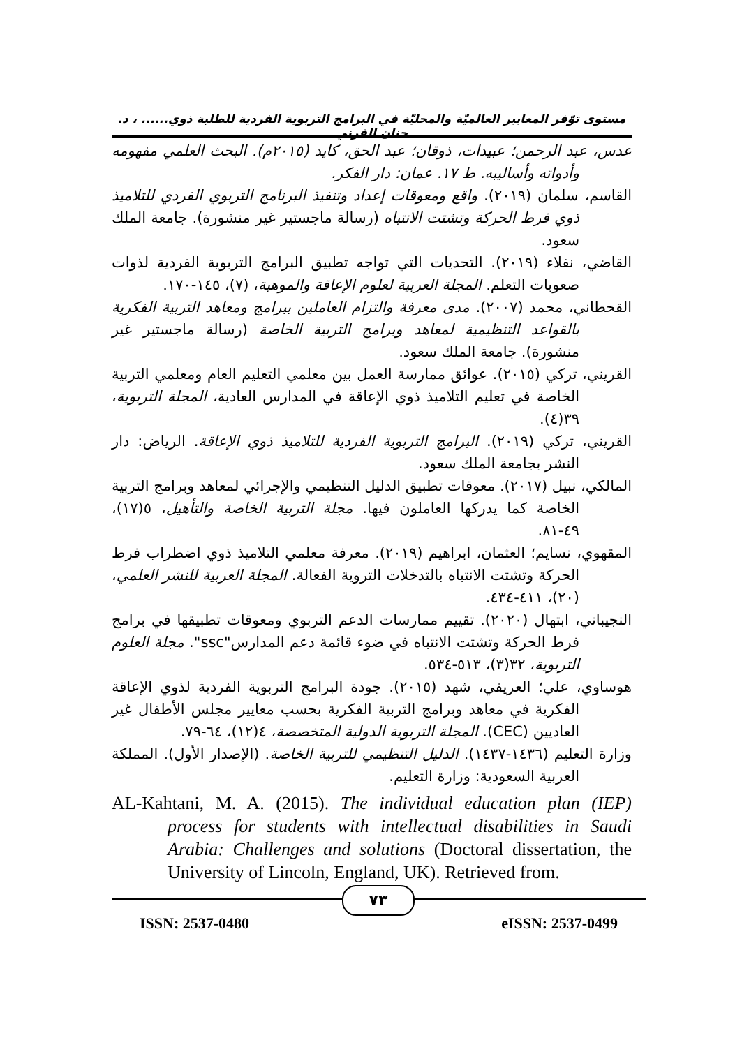مستوى توّفر المعايير العالميّة والمحليّة في البرامج التربوية الفردية للطلبة ذوي...... ، د. حنان القرني
عدس، عبد الرحمن؛ عبيدات، ذوقان؛ عبد الحق، كايد (٢٠١٥م). البحث العلمي مفهومه وأدواته وأساليبه. ط ١٧. عمان: دار الفكر.
القاسم، سلمان (٢٠١٩). واقع ومعوقات إعداد وتنفيذ البرنامج التربوي الفردي للتلاميذ ذوي فرط الحركة وتشتت الانتباه (رسالة ماجستير غير منشورة). جامعة الملك سعود.
القاضي، نفلاء (٢٠١٩). التحديات التي تواجه تطبيق البرامج التربوية الفردية لذوات صعوبات التعلم. المجلة العربية لعلوم الإعاقة والموهبة، (٧)، ١٤٥-١٧٠.
القحطاني، محمد (٢٠٠٧). مدى معرفة والتزام العاملين ببرامج ومعاهد التربية الفكرية بالقواعد التنظيمية لمعاهد وبرامج التربية الخاصة (رسالة ماجستير غير منشورة). جامعة الملك سعود.
القريني، تركي (٢٠١٥). عوائق ممارسة العمل بين معلمي التعليم العام ومعلمي التربية الخاصة في تعليم التلاميذ ذوي الإعاقة في المدارس العادية، المجلة التربوية، ٣٩(٤).
القريني، تركي (٢٠١٩). البرامج التربوية الفردية للتلاميذ ذوي الإعاقة. الرياض: دار النشر بجامعة الملك سعود.
المالكي، نبيل (٢٠١٧). معوقات تطبيق الدليل التنظيمي والإجرائي لمعاهد وبرامج التربية الخاصة كما يدركها العاملون فيها. مجلة التربية الخاصة والتأهيل، ٥(١٧)، ٤٩-٨١.
المقهوي، نسايم؛ العثمان، ابراهيم (٢٠١٩). معرفة معلمي التلاميذ ذوي اضطراب فرط الحركة وتشتت الانتباه بالتدخلات التروية الفعالة. المجلة العربية للنشر العلمي، (٢٠)، ٤١١-٤٣٤.
النجيباني، ابتهال (٢٠٢٠). تقييم ممارسات الدعم التربوي ومعوقات تطبيقها في برامج فرط الحركة وتشتت الانتباه في ضوء قائمة دعم المدارس"ssc". مجلة العلوم التربوية، ٣٢(٣)، ٥١٣-٥٣٤.
هوساوي، علي؛ العريفي، شهد (٢٠١٥). جودة البرامج التربوية الفردية لذوي الإعاقة الفكرية في معاهد وبرامج التربية الفكرية بحسب معايير مجلس الأطفال غير العاديين (CEC). المجلة التربوية الدولية المتخصصة، ٤(١٢)، ٦٤-٧٩.
وزارة التعليم (١٤٣٦-١٤٣٧). الدليل التنظيمي للتربية الخاصة. (الإصدار الأول). المملكة العربية السعودية: وزارة التعليم.
AL-Kahtani, M. A. (2015). The individual education plan (IEP) process for students with intellectual disabilities in Saudi Arabia: Challenges and solutions (Doctoral dissertation, the University of Lincoln, England, UK). Retrieved from.
٧٣
ISSN: 2537-0480 eISSN: 2537-0499